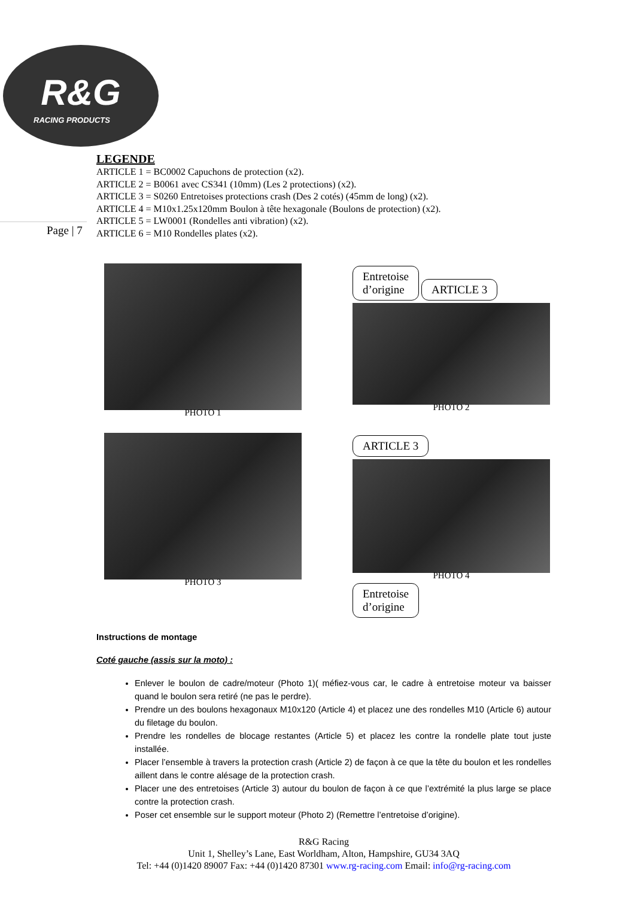R&G
RACING PRODUCTS
Page | 7
LEGENDE
ARTICLE 1 = BC0002 Capuchons de protection (x2).
ARTICLE 2 = B0061 avec CS341 (10mm) (Les 2 protections) (x2).
ARTICLE 3 = S0260 Entretoises protections crash (Des 2 cotés) (45mm de long) (x2).
ARTICLE 4 = M10x1.25x120mm Boulon à tête hexagonale (Boulons de protection) (x2).
ARTICLE 5 = LW0001 (Rondelles anti vibration) (x2).
ARTICLE 6 = M10 Rondelles plates (x2).
PHOTO 1
Entretoise
d’origine ARTICLE 3
PHOTO 2
PHOTO 3
ARTICLE 3
PHOTO 4
Entretoise
d’origine
Instructions de montage
Coté gauche (assis sur la moto) :
Enlever le boulon de cadre/moteur (Photo 1)( méfiez-vous car, le cadre à entretoise moteur va baisser quand le boulon sera retiré (ne pas le perdre).
Prendre un des boulons hexagonaux M10x120 (Article 4) et placez une des rondelles M10 (Article 6) autour du filetage du boulon.
Prendre les rondelles de blocage restantes (Article 5) et placez les contre la rondelle plate tout juste installée.
Placer l’ensemble à travers la protection crash (Article 2) de façon à ce que la tête du boulon et les rondelles aillent dans le contre alésage de la protection crash.
Placer une des entretoises (Article 3) autour du boulon de façon à ce que l’extrémité la plus large se place contre la protection crash.
Poser cet ensemble sur le support moteur (Photo 2) (Remettre l’entretoise d’origine).
R&G Racing
Unit 1, Shelley’s Lane, East Worldham, Alton, Hampshire, GU34 3AQ
Tel: +44 (0)1420 89007 Fax: +44 (0)1420 87301 www.rg-racing.com Email: info@rg-racing.com